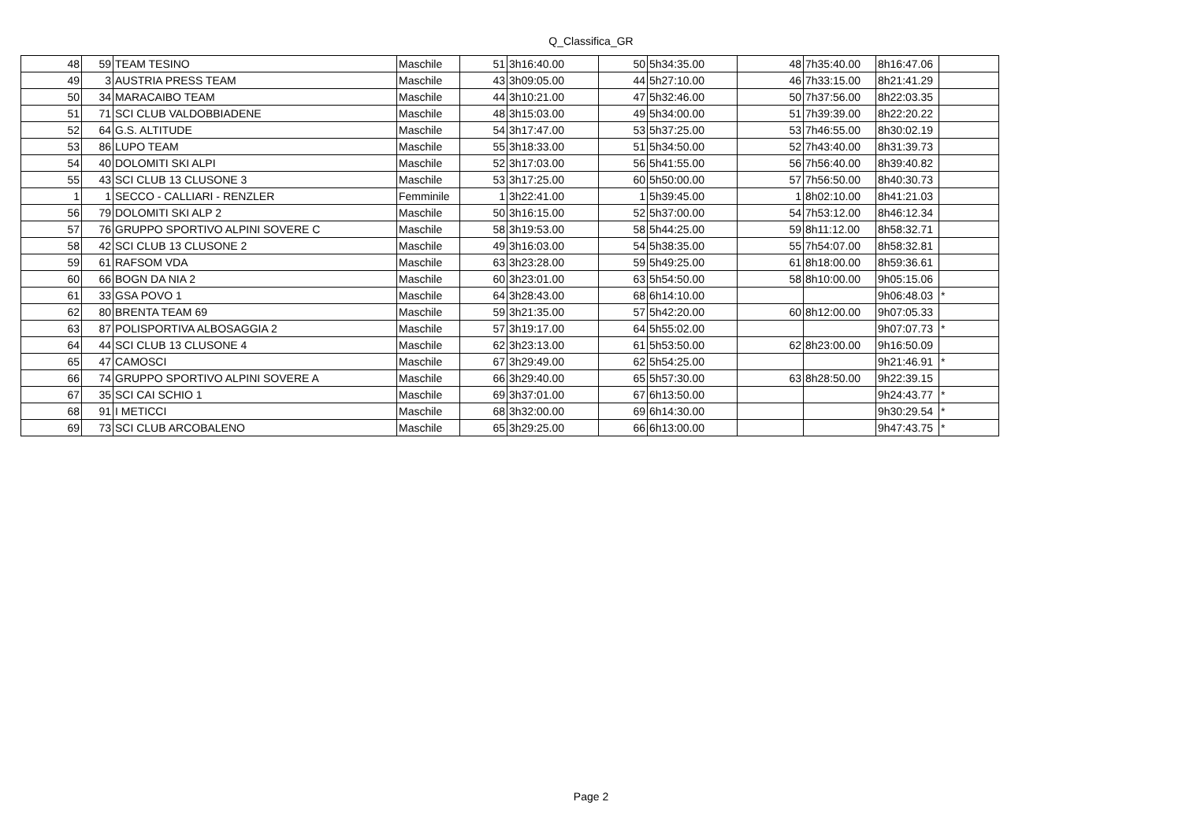Q_Classifica_GR
| 48 | 59 | TEAM TESINO | Maschile | 51 | 3h16:40.00 | 50 | 5h34:35.00 | 48 | 7h35:40.00 | 8h16:47.06 | |
| 49 | 3 | AUSTRIA PRESS TEAM | Maschile | 43 | 3h09:05.00 | 44 | 5h27:10.00 | 46 | 7h33:15.00 | 8h21:41.29 | |
| 50 | 34 | MARACAIBO TEAM | Maschile | 44 | 3h10:21.00 | 47 | 5h32:46.00 | 50 | 7h37:56.00 | 8h22:03.35 | |
| 51 | 71 | SCI CLUB VALDOBBIADENE | Maschile | 48 | 3h15:03.00 | 49 | 5h34:00.00 | 51 | 7h39:39.00 | 8h22:20.22 | |
| 52 | 64 | G.S. ALTITUDE | Maschile | 54 | 3h17:47.00 | 53 | 5h37:25.00 | 53 | 7h46:55.00 | 8h30:02.19 | |
| 53 | 86 | LUPO TEAM | Maschile | 55 | 3h18:33.00 | 51 | 5h34:50.00 | 52 | 7h43:40.00 | 8h31:39.73 | |
| 54 | 40 | DOLOMITI SKI ALPI | Maschile | 52 | 3h17:03.00 | 56 | 5h41:55.00 | 56 | 7h56:40.00 | 8h39:40.82 | |
| 55 | 43 | SCI CLUB 13 CLUSONE 3 | Maschile | 53 | 3h17:25.00 | 60 | 5h50:00.00 | 57 | 7h56:50.00 | 8h40:30.73 | |
| 1 | 1 | SECCO - CALLIARI - RENZLER | Femminile | 1 | 3h22:41.00 | 1 | 5h39:45.00 | 1 | 8h02:10.00 | 8h41:21.03 | |
| 56 | 79 | DOLOMITI SKI ALP 2 | Maschile | 50 | 3h16:15.00 | 52 | 5h37:00.00 | 54 | 7h53:12.00 | 8h46:12.34 | |
| 57 | 76 | GRUPPO SPORTIVO ALPINI SOVERE C | Maschile | 58 | 3h19:53.00 | 58 | 5h44:25.00 | 59 | 8h11:12.00 | 8h58:32.71 | |
| 58 | 42 | SCI CLUB 13 CLUSONE 2 | Maschile | 49 | 3h16:03.00 | 54 | 5h38:35.00 | 55 | 7h54:07.00 | 8h58:32.81 | |
| 59 | 61 | RAFSOM VDA | Maschile | 63 | 3h23:28.00 | 59 | 5h49:25.00 | 61 | 8h18:00.00 | 8h59:36.61 | |
| 60 | 66 | BOGN DA NIA 2 | Maschile | 60 | 3h23:01.00 | 63 | 5h54:50.00 | 58 | 8h10:00.00 | 9h05:15.06 | |
| 61 | 33 | GSA POVO 1 | Maschile | 64 | 3h28:43.00 | 68 | 6h14:10.00 | | | 9h06:48.03 | * |
| 62 | 80 | BRENTA TEAM 69 | Maschile | 59 | 3h21:35.00 | 57 | 5h42:20.00 | 60 | 8h12:00.00 | 9h07:05.33 | |
| 63 | 87 | POLISPORTIVA ALBOSAGGIA 2 | Maschile | 57 | 3h19:17.00 | 64 | 5h55:02.00 | | | 9h07:07.73 | * |
| 64 | 44 | SCI CLUB 13 CLUSONE 4 | Maschile | 62 | 3h23:13.00 | 61 | 5h53:50.00 | 62 | 8h23:00.00 | 9h16:50.09 | |
| 65 | 47 | CAMOSCI | Maschile | 67 | 3h29:49.00 | 62 | 5h54:25.00 | | | 9h21:46.91 | * |
| 66 | 74 | GRUPPO SPORTIVO ALPINI SOVERE A | Maschile | 66 | 3h29:40.00 | 65 | 5h57:30.00 | 63 | 8h28:50.00 | 9h22:39.15 | |
| 67 | 35 | SCI CAI SCHIO 1 | Maschile | 69 | 3h37:01.00 | 67 | 6h13:50.00 | | | 9h24:43.77 | * |
| 68 | 91 | I METICCI | Maschile | 68 | 3h32:00.00 | 69 | 6h14:30.00 | | | 9h30:29.54 | * |
| 69 | 73 | SCI CLUB ARCOBALENO | Maschile | 65 | 3h29:25.00 | 66 | 6h13:00.00 | | | 9h47:43.75 | * |
Page 2